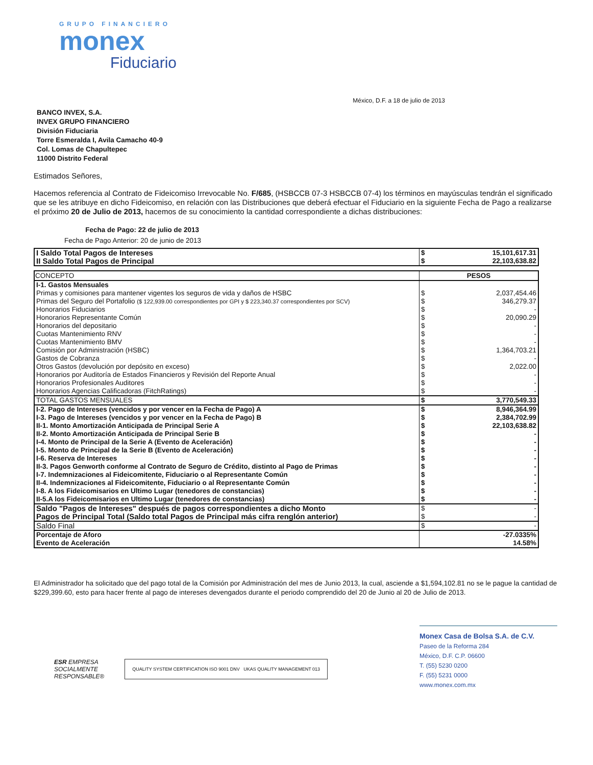GRUPO FINANCIERO
monex
Fiduciario
México, D.F. a 18 de julio de 2013
BANCO INVEX, S.A.
INVEX GRUPO FINANCIERO
División Fiduciaria
Torre Esmeralda I, Avila Camacho 40-9
Col. Lomas de Chapultepec
11000 Distrito Federal
Estimados Señores,
Hacemos referencia al Contrato de Fideicomiso Irrevocable No. F/685, (HSBCCB 07-3 HSBCCB 07-4) los términos en mayúsculas tendrán el significado que se les atribuye en dicho Fideicomiso, en relación con las Distribuciones que deberá efectuar el Fiduciario en la siguiente Fecha de Pago a realizarse el próximo 20 de Julio de 2013, hacemos de su conocimiento la cantidad correspondiente a dichas distribuciones:
Fecha de Pago: 22 de julio de 2013
Fecha de Pago Anterior: 20 de junio de 2013
| I Saldo Total Pagos de Intereses | $ | 15,101,617.31 |
| II Saldo Total Pagos de Principal | $ | 22,103,638.82 |
| CONCEPTO | PESOS | |
| --- | --- | --- |
| I-1. Gastos Mensuales | | |
| Primas y comisiones para mantener vigentes los seguros de vida y daños de HSBC | $ | 2,037,454.46 |
| Primas del Seguro del Portafolio ($ 122,939.00 correspondientes por GPI y $ 223,340.37 correspondientes por SCV) | $ | 346,279.37 |
| Honorarios Fiduciarios | $ | - |
| Honorarios Representante Común | $ | 20,090.29 |
| Honorarios del depositario | $ | - |
| Cuotas Mantenimiento RNV | $ | - |
| Cuotas Mantenimiento BMV | $ | - |
| Comisión por Administración (HSBC) | $ | 1,364,703.21 |
| Gastos de Cobranza | $ | - |
| Otros Gastos (devolución por depósito en exceso) | $ | 2,022.00 |
| Honorarios por Auditoría de Estados Financieros y Revisión del Reporte Anual | $ | - |
| Honorarios Profesionales Auditores | $ | - |
| Honorarios Agencias Calificadoras (FitchRatings) | $ | - |
| TOTAL GASTOS MENSUALES | $ | 3,770,549.33 |
| I-2. Pago de Intereses (vencidos y por vencer en la Fecha de Pago) A | $ | 8,946,364.99 |
| I-3. Pago de Intereses (vencidos y por vencer en la Fecha de Pago) B | $ | 2,384,702.99 |
| II-1. Monto Amortización Anticipada de Principal Serie A | $ | 22,103,638.82 |
| II-2. Monto Amortización Anticipada de Principal Serie B | $ | - |
| I-4. Monto de Principal de la Serie A (Evento de Aceleración) | $ | - |
| I-5. Monto de Principal de la Serie B (Evento de Aceleración) | $ | - |
| I-6. Reserva de Intereses | $ | - |
| II-3. Pagos Genworth conforme al Contrato de Seguro de Crédito, distinto al Pago de Primas | $ | - |
| I-7. Indemnizaciones al Fideicomitente, Fiduciario o al Representante Común | $ | - |
| II-4. Indemnizaciones al Fideicomitente, Fiduciario o al Representante Común | $ | - |
| I-8. A los Fideicomisarios en Ultimo Lugar (tenedores de constancias) | $ | - |
| II-5.A los Fideicomisarios en Ultimo Lugar (tenedores de constancias) | $ | - |
| Saldo "Pagos de Intereses" después de pagos correspondientes a dicho Monto | $ | - |
| Pagos de Principal Total (Saldo total Pagos de Principal más cifra renglón anterior) | $ | - |
| Saldo Final | $ | - |
| Porcentaje de Aforo | | -27.0335% |
| Evento de Aceleración | | 14.58% |
El Administrador ha solicitado que del pago total de la Comisión por Administración del mes de Junio 2013, la cual, asciende a $1,594,102.81 no se le pague la cantidad de $229,399.60, esto para hacer frente al pago de intereses devengados durante el periodo comprendido del 20 de Junio al 20 de Julio de 2013.
ESR EMPRESA
SOCIALMENTE
RESPONSABLE®
QUALITY SYSTEM CERTIFICATION ISO 9001 DNV UKAS QUALITY MANAGEMENT 013
Monex Casa de Bolsa S.A. de C.V.
Paseo de la Reforma 284
México, D.F. C.P. 06600
T. (55) 5230 0200
F. (55) 5231 0000
www.monex.com.mx